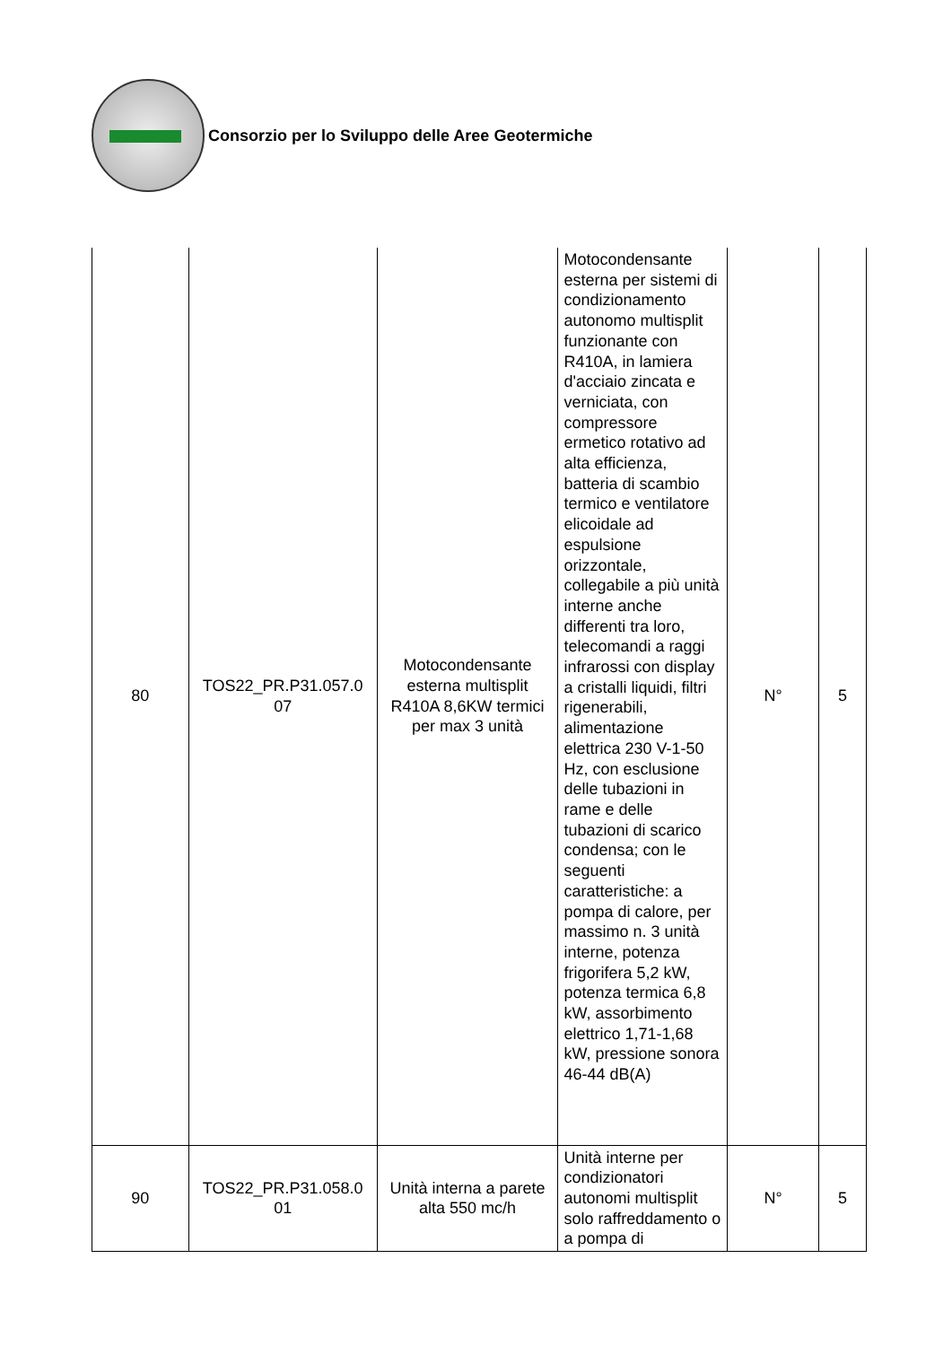Consorzio per lo Sviluppo delle Aree Geotermiche
| 80 | TOS22_PR.P31.057.0 07 | Motocondensante esterna multisplit R410A 8,6KW termici per max 3 unità | Motocondensante esterna per sistemi di condizionamento autonomo multisplit funzionante con R410A, in lamiera d'acciaio zincata e verniciata, con compressore ermetico rotativo ad alta efficienza, batteria di scambio termico e ventilatore elicoidale ad espulsione orizzontale, collegabile a più unità interne anche differenti tra loro, telecomandi a raggi infrarossi con display a cristalli liquidi, filtri rigenerabili, alimentazione elettrica 230 V-1-50 Hz, con esclusione delle tubazioni in rame e delle tubazioni di scarico condensa; con le seguenti caratteristiche: a pompa di calore, per massimo n. 3 unità interne, potenza frigorifera 5,2 kW, potenza termica 6,8 kW, assorbimento elettrico 1,71-1,68 kW, pressione sonora 46-44 dB(A) | N° | 5 |
| 90 | TOS22_PR.P31.058.0 01 | Unità interna a parete alta 550 mc/h | Unità interne per condizionatori autonomi multisplit solo raffreddamento o a pompa di | N° | 5 |